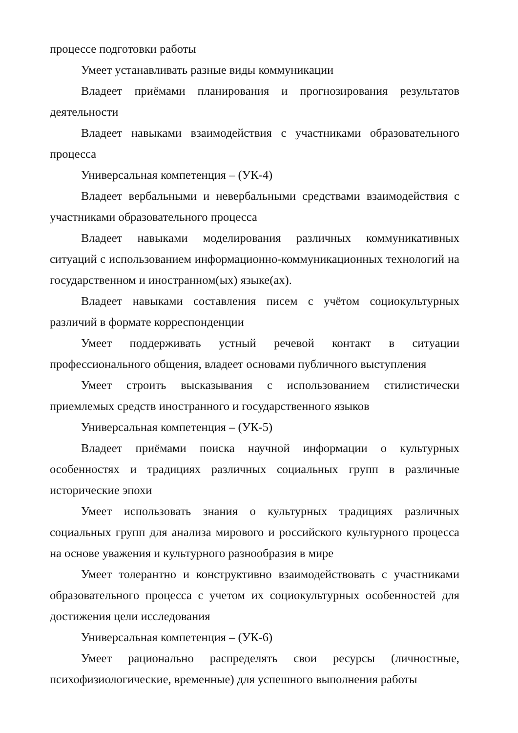процессе подготовки работы
Умеет устанавливать разные виды коммуникации
Владеет приёмами планирования и прогнозирования результатов деятельности
Владеет навыками взаимодействия с участниками образовательного процесса
Универсальная компетенция – (УК-4)
Владеет вербальными и невербальными средствами взаимодействия с участниками образовательного процесса
Владеет навыками моделирования различных коммуникативных ситуаций с использованием информационно-коммуникационных технологий на государственном и иностранном(ых) языке(ах).
Владеет навыками составления писем с учётом социокультурных различий в формате корреспонденции
Умеет поддерживать устный речевой контакт в ситуации профессионального общения, владеет основами публичного выступления
Умеет строить высказывания с использованием стилистически приемлемых средств иностранного и государственного языков
Универсальная компетенция – (УК-5)
Владеет приёмами поиска научной информации о культурных особенностях и традициях различных социальных групп в различные исторические эпохи
Умеет использовать знания о культурных традициях различных социальных групп для анализа мирового и российского культурного процесса на основе уважения и культурного разнообразия в мире
Умеет толерантно и конструктивно взаимодействовать с участниками образовательного процесса с учетом их социокультурных особенностей для достижения цели исследования
Универсальная компетенция – (УК-6)
Умеет рационально распределять свои ресурсы (личностные, психофизиологические, временные) для успешного выполнения работы